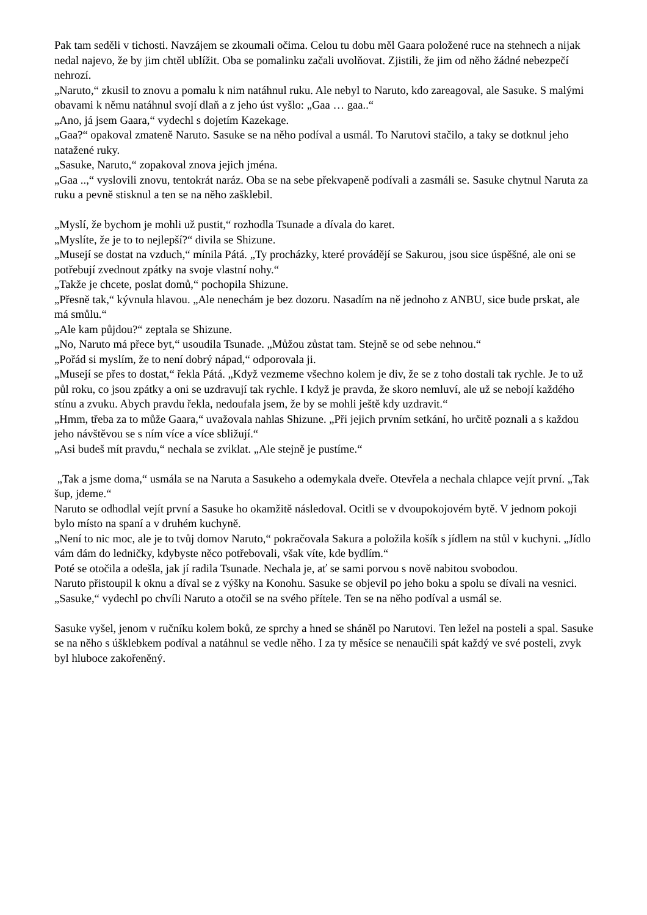Pak tam seděli v tichosti. Navzájem se zkoumali očima. Celou tu dobu měl Gaara položené ruce na stehnech a nijak nedal najevo, že by jim chtěl ublížit. Oba se pomalinku začali uvolňovat. Zjistili, že jim od něho žádné nebezpečí nehrozí.
„Naruto,“ zkusil to znovu a pomalu k nim natáhnul ruku. Ale nebyl to Naruto, kdo zareagoval, ale Sasuke. S malými obavami k němu natáhnul svojí dlaň a z jeho úst vyšlo: „Gaa … gaa..“
„Ano, já jsem Gaara,“ vydechl s dojetím Kazekage.
„Gaa?“ opakoval zmateně Naruto. Sasuke se na něho podíval a usmál. To Narutovi stačilo, a taky se dotknul jeho natažené ruky.
„Sasuke, Naruto,“ zopakoval znova jejich jména.
„Gaa ..,“ vyslovili znovu, tentokrát naráz. Oba se na sebe překvapeně podívali a zasmáli se. Sasuke chytnul Naruta za ruku a pevně stisknul a ten se na něho zašklebil.
„Myslí, že bychom je mohli už pustit,“ rozhodla Tsunade a dívala do karet.
„Myslíte, že je to to nejlepší?“ divila se Shizune.
„Musejí se dostat na vzduch,“ mínila Pátá. „Ty procházky, které provádějí se Sakurou, jsou sice úspěšné, ale oni se potřebují zvednout zpátky na svoje vlastní nohy.“
„Takže je chcete, poslat domů,“ pochopila Shizune.
„Přesně tak,“ kývnula hlavou. „Ale nenechám je bez dozoru. Nasadím na ně jednoho z ANBU, sice bude prskat, ale má smůlu.“
„Ale kam půjdou?“ zeptala se Shizune.
„No, Naruto má přece byt,“ usoudila Tsunade. „Můžou zůstat tam. Stejně se od sebe nehnou.“
„Pořád si myslím, že to není dobrý nápad,“ odporovala ji.
„Musejí se přes to dostat,“ řekla Pátá. „Když vezmeme všechno kolem je div, že se z toho dostali tak rychle. Je to už půl roku, co jsou zpátky a oni se uzdravují tak rychle. I když je pravda, že skoro nemluví, ale už se nebojí každého stínu a zvuku. Abych pravdu řekla, nedoufala jsem, že by se mohli ještě kdy uzdravit.“
„Hmm, třeba za to může Gaara,“ uvažovala nahlas Shizune. „Při jejich prvním setkání, ho určitě poznali a s každou jeho návštěvou se s ním více a více sbližují.“
„Asi budeš mít pravdu,“ nechala se zviklat. „Ale stejně je pustíme.“
„Tak a jsme doma,“ usmála se na Naruta a Sasukeho a odemykala dveře. Otevřela a nechala chlapce vejít první. „Tak šup, jdeme.“
Naruto se odhodlal vejít první a Sasuke ho okamžitě následoval. Ocitli se v dvoupokojovém bytě. V jednom pokoji bylo místo na spaní a v druhém kuchyně.
„Není to nic moc, ale je to tvůj domov Naruto,“ pokračovala Sakura a položila košík s jídlem na stůl v kuchyni. „Jídlo vám dám do ledničky, kdybyste něco potřebovali, však víte, kde bydlím.“
Poté se otočila a odešla, jak jí radila Tsunade. Nechala je, ať se sami porvou s nově nabitou svobodou.
Naruto přistoupil k oknu a díval se z výšky na Konohu. Sasuke se objevil po jeho boku a spolu se dívali na vesnici.
„Sasuke,“ vydechl po chvíli Naruto a otočil se na svého přítele. Ten se na něho podíval a usmál se.
Sasuke vyšel, jenom v ručníku kolem boků, ze sprchy a hned se sháněl po Narutovi. Ten ležel na posteli a spal. Sasuke se na něho s úšklebkem podíval a natáhnul se vedle něho. I za ty měsíce se nenaučili spát každý ve své posteli, zvyk byl hluboce zakořeněný.